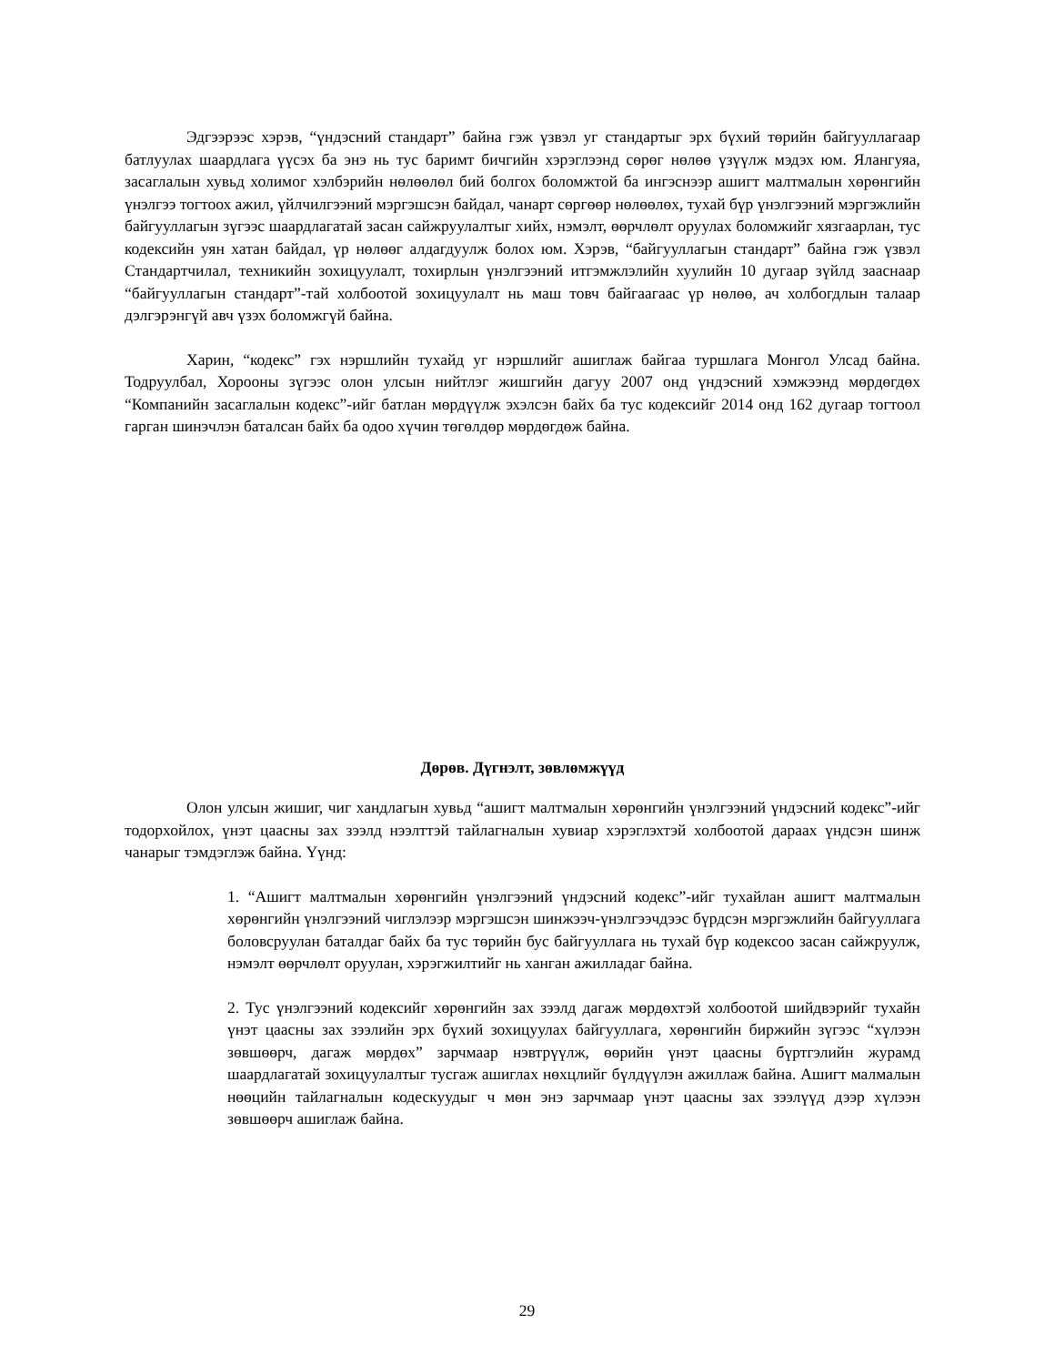Эдгээрээс хэрэв, “үндэсний стандарт” байна гэж үзвэл уг стандартыг эрх бүхий төрийн байгууллагаар батлуулах шаардлага үүсэх ба энэ нь тус баримт бичгийн хэрэглээнд сөрөг нөлөө үзүүлж мэдэх юм. Ялангуяа, засаглалын хувьд холимог хэлбэрийн нөлөөлөл бий болгох боломжтой ба ингэснээр ашигт малтмалын хөрөнгийн үнэлгээ тогтоох ажил, үйлчилгээний мэргэшсэн байдал, чанарт сөргөөр нөлөөлөх, тухай бүр үнэлгээний мэргэжлийн байгууллагын зүгээс шаардлагатай засан сайжруулалтыг хийх, нэмэлт, өөрчлөлт оруулах боломжийг хязгаарлан, тус кодексийн уян хатан байдал, үр нөлөөг алдагдуулж болох юм. Хэрэв, “байгууллагын стандарт” байна гэж үзвэл Стандартчилал, техникийн зохицуулалт, тохирлын үнэлгээний итгэмжлэлийн хуулийн 10 дугаар зүйлд зааснаар “байгууллагын стандарт”-тай холбоотой зохицуулалт нь маш товч байгаагаас үр нөлөө, ач холбогдлын талаар дэлгэрэнгүй авч үзэх боломжгүй байна.
Харин, “кодекс” гэх нэршлийн тухайд уг нэршлийг ашиглаж байгаа туршлага Монгол Улсад байна. Тодруулбал, Хорооны зүгээс олон улсын нийтлэг жишгийн дагуу 2007 онд үндэсний хэмжээнд мөрдөгдөх “Компанийн засаглалын кодекс”-ийг батлан мөрдүүлж эхэлсэн байх ба тус кодексийг 2014 онд 162 дугаар тогтоол гарган шинэчлэн баталсан байх ба одоо хүчин төгөлдөр мөрдөгдөж байна.
Дөрөв. Дүгнэлт, зөвлөмжүүд
Олон улсын жишиг, чиг хандлагын хувьд “ашигт малтмалын хөрөнгийн үнэлгээний үндэсний кодекс”-ийг тодорхойлох, үнэт цаасны зах зээлд нээлттэй тайлагналын хувиар хэрэглэхтэй холбоотой дараах үндсэн шинж чанарыг тэмдэглэж байна. Үүнд:
1. “Ашигт малтмалын хөрөнгийн үнэлгээний үндэсний кодекс”-ийг тухайлан ашигт малтмалын хөрөнгийн үнэлгээний чиглэлээр мэргэшсэн шинжээч-үнэлгээчдээс бүрдсэн мэргэжлийн байгууллага боловсруулан баталдаг байх ба тус төрийн бус байгууллага нь тухай бүр кодексоо засан сайжруулж, нэмэлт өөрчлөлт оруулан, хэрэгжилтийг нь ханган ажилладаг байна.
2. Тус үнэлгээний кодексийг хөрөнгийн зах зээлд дагаж мөрдөхтэй холбоотой шийдвэрийг тухайн үнэт цаасны зах зээлийн эрх бүхий зохицуулах байгууллага, хөрөнгийн биржийн зүгээс “хүлээн зөвшөөрч, дагаж мөрдөх” зарчмаар нэвтрүүлж, өөрийн үнэт цаасны бүртгэлийн журамд шаардлагатай зохицуулалтыг тусгаж ашиглах нөхцлийг бүлдүүлэн ажиллаж байна. Ашигт малмалын нөөцийн тайлагналын кодескуудыг ч мөн энэ зарчмаар үнэт цаасны зах зээлүүд дээр хүлээн зөвшөөрч ашиглаж байна.
29